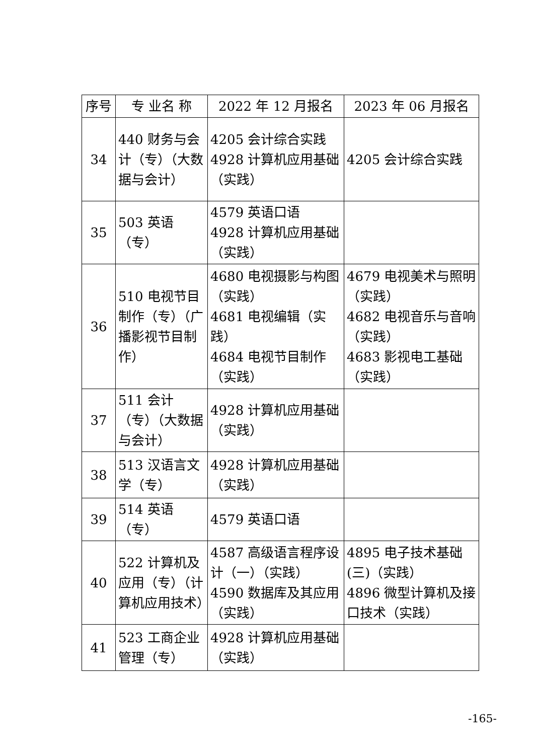| 序号 | 专 业名 称 | 2022 年 12 月报名 | 2023 年 06 月报名 |
| --- | --- | --- | --- |
| 34 | 440 财务与会计（专）（大数据与会计） | 4205 会计综合实践 4928 计算机应用基础（实践） | 4205 会计综合实践 |
| 35 | 503 英语（专） | 4579 英语口语 4928 计算机应用基础（实践） | |
| 36 | 510 电视节目制作（专）（广播影视节目制作） | 4680 电视摄影与构图（实践） 4681 电视编辑（实践） 4684 电视节目制作（实践） | 4679 电视美术与照明（实践） 4682 电视音乐与音响（实践） 4683 影视电工基础（实践） |
| 37 | 511 会计（专）（大数据与会计） | 4928 计算机应用基础（实践） | |
| 38 | 513 汉语言文学（专） | 4928 计算机应用基础（实践） | |
| 39 | 514 英语（专） | 4579 英语口语 | |
| 40 | 522 计算机及应用（专）（计算机应用技术） | 4587 高级语言程序设计（一）（实践） 4590 数据库及其应用（实践） | 4895 电子技术基础(三)（实践） 4896 微型计算机及接口技术（实践） |
| 41 | 523 工商企业管理（专） | 4928 计算机应用基础（实践） | |
-165-